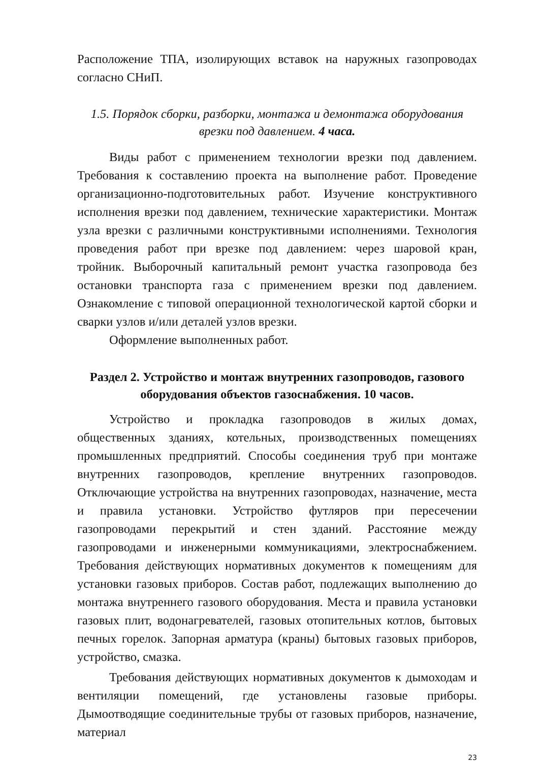Расположение ТПА, изолирующих вставок на наружных газопроводах согласно СНиП.
1.5. Порядок сборки, разборки, монтажа и демонтажа оборудования врезки под давлением. 4 часа.
Виды работ с применением технологии врезки под давлением. Требования к составлению проекта на выполнение работ. Проведение организационно-подготовительных работ. Изучение конструктивного исполнения врезки под давлением, технические характеристики. Монтаж узла врезки с различными конструктивными исполнениями. Технология проведения работ при врезке под давлением: через шаровой кран, тройник. Выборочный капитальный ремонт участка газопровода без остановки транспорта газа с применением врезки под давлением. Ознакомление с типовой операционной технологической картой сборки и сварки узлов и/или деталей узлов врезки.
Оформление выполненных работ.
Раздел 2. Устройство и монтаж внутренних газопроводов, газового оборудования объектов газоснабжения. 10 часов.
Устройство и прокладка газопроводов в жилых домах, общественных зданиях, котельных, производственных помещениях промышленных предприятий. Способы соединения труб при монтаже внутренних газопроводов, крепление внутренних газопроводов. Отключающие устройства на внутренних газопроводах, назначение, места и правила установки. Устройство футляров при пересечении газопроводами перекрытий и стен зданий. Расстояние между газопроводами и инженерными коммуникациями, электроснабжением. Требования действующих нормативных документов к помещениям для установки газовых приборов. Состав работ, подлежащих выполнению до монтажа внутреннего газового оборудования. Места и правила установки газовых плит, водонагревателей, газовых отопительных котлов, бытовых печных горелок. Запорная арматура (краны) бытовых газовых приборов, устройство, смазка.
Требования действующих нормативных документов к дымоходам и вентиляции помещений, где установлены газовые приборы. Дымоотводящие соединительные трубы от газовых приборов, назначение, материал
23